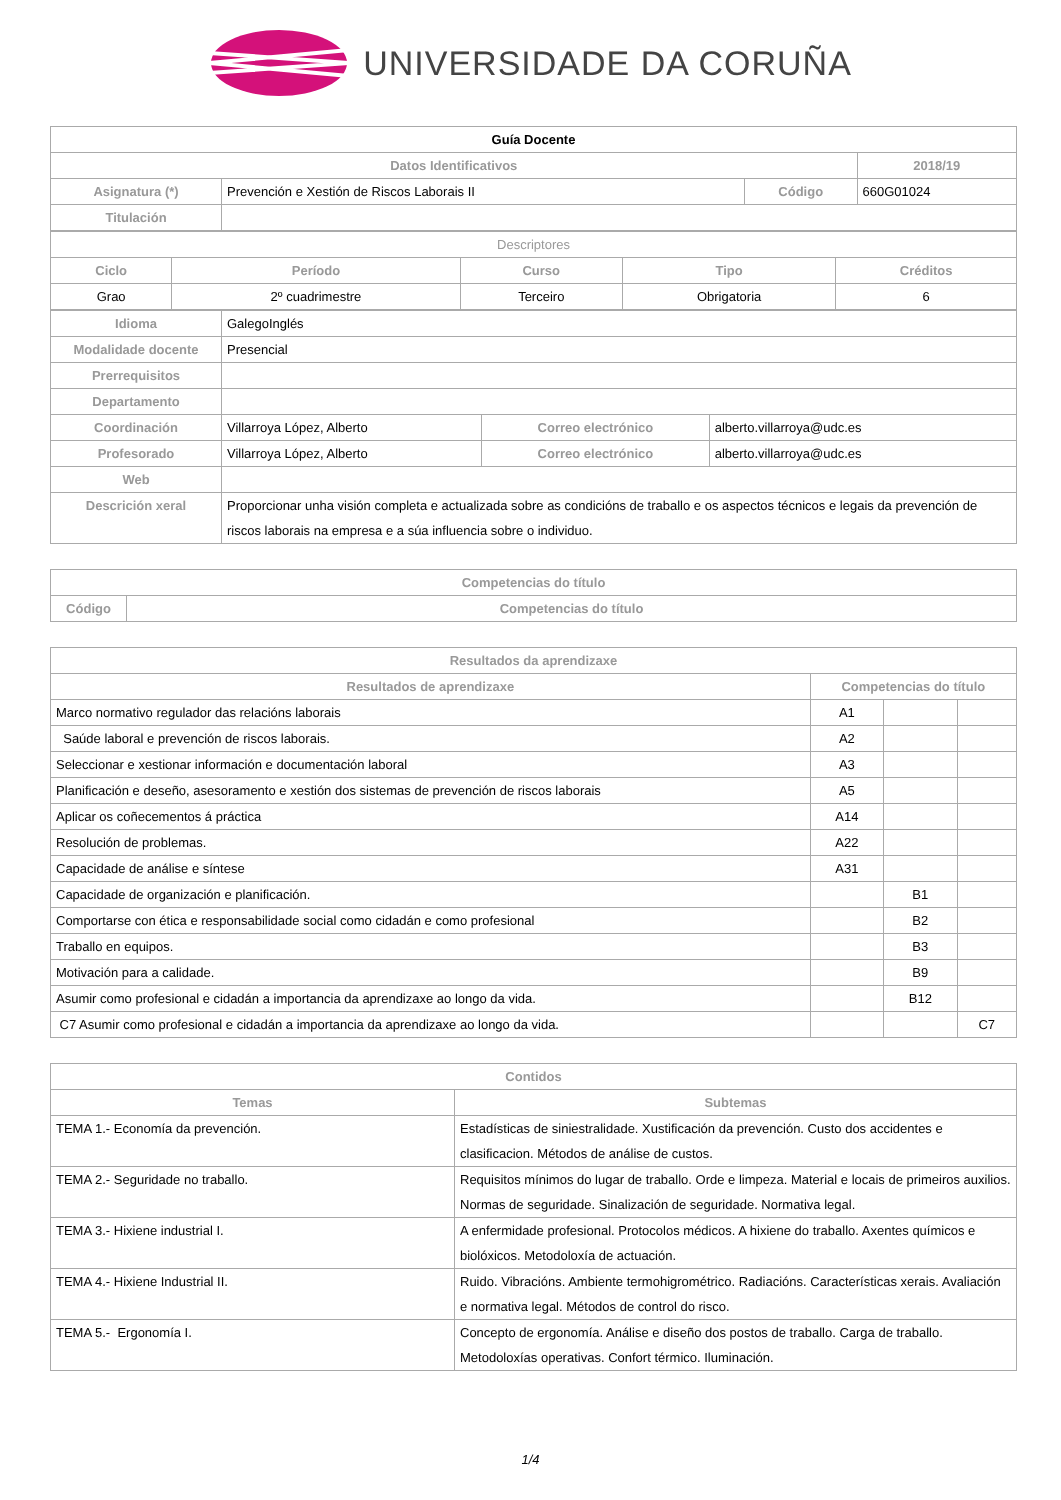UNIVERSIDADE DA CORUÑA
| Guía Docente | | | |
| --- | --- | --- | --- |
| Datos Identificativos | | | 2018/19 |
| Asignatura (*) | Prevención e Xestión de Riscos Laborais II | Código | 660G01024 |
| Titulación | | | |
| Descriptores | | | | |
| Ciclo | Período | Curso | Tipo | Créditos |
| Grao | 2º cuadrimestre | Terceiro | Obrigatoria | 6 |
| Idioma | GalegoInglés | | |
| Modalidade docente | Presencial | | |
| Prerrequisitos | | | |
| Departamento | | | |
| Coordinación | Villarroya López, Alberto | Correo electrónico | alberto.villarroya@udc.es |
| Profesorado | Villarroya López, Alberto | Correo electrónico | alberto.villarroya@udc.es |
| Web | | | |
| Descrición xeral | Proporcionar unha visión completa e actualizada sobre as condicións de traballo e os aspectos técnicos e legais da prevención de riscos laborais na empresa e a súa influencia sobre o individuo. | | |
| Competencias do título | |
| --- | --- |
| Código | Competencias do título |
| Resultados da aprendizaxe | | | |
| --- | --- | --- | --- |
| Resultados de aprendizaxe | Competencias do título | | |
| Marco normativo regulador das relacións laborais | A1 | | |
| Saúde laboral e prevención de riscos laborais. | A2 | | |
| Seleccionar e xestionar información e documentación laboral | A3 | | |
| Planificación e deseño, asesoramento e xestión dos sistemas de prevención de riscos laborais | A5 | | |
| Aplicar os coñecementos á práctica | A14 | | |
| Resolución de problemas. | A22 | | |
| Capacidade de análise e síntese | A31 | | |
| Capacidade de organización e planificación. | | B1 | |
| Comportarse con ética e responsabilidade social como cidadán e como profesional | | B2 | |
| Traballo en equipos. | | B3 | |
| Motivación para a calidade. | | B9 | |
| Asumir como profesional e cidadán a importancia da aprendizaxe ao longo da vida. | | B12 | |
| C7 Asumir como profesional e cidadán a importancia da aprendizaxe ao longo da vida. | | | C7 |
| Contidos | |
| --- | --- |
| Temas | Subtemas |
| TEMA 1.- Economía da prevención. | Estadísticas de siniestralidade. Xustificación da prevención. Custo dos accidentes e clasificacion. Métodos de análise de custos. |
| TEMA 2.- Seguridade no traballo. | Requisitos mínimos do lugar de traballo. Orde e limpeza. Material e locais de primeiros auxilios. Normas de seguridade. Sinalización de seguridade. Normativa legal. |
| TEMA 3.- Hixiene industrial I. | A enfermidade profesional. Protocolos médicos. A hixiene do traballo. Axentes químicos e biolóxicos. Metodoloxía de actuación. |
| TEMA 4.- Hixiene Industrial II. | Ruido. Vibracións. Ambiente termohigrométrico. Radiacións. Características xerais. Avaliación e normativa legal. Métodos de control do risco. |
| TEMA 5.- Ergonomía I. | Concepto de ergonomía. Análise e diseño dos postos de traballo. Carga de traballo. Metodoloxías operativas. Confort térmico. Iluminación. |
1/4